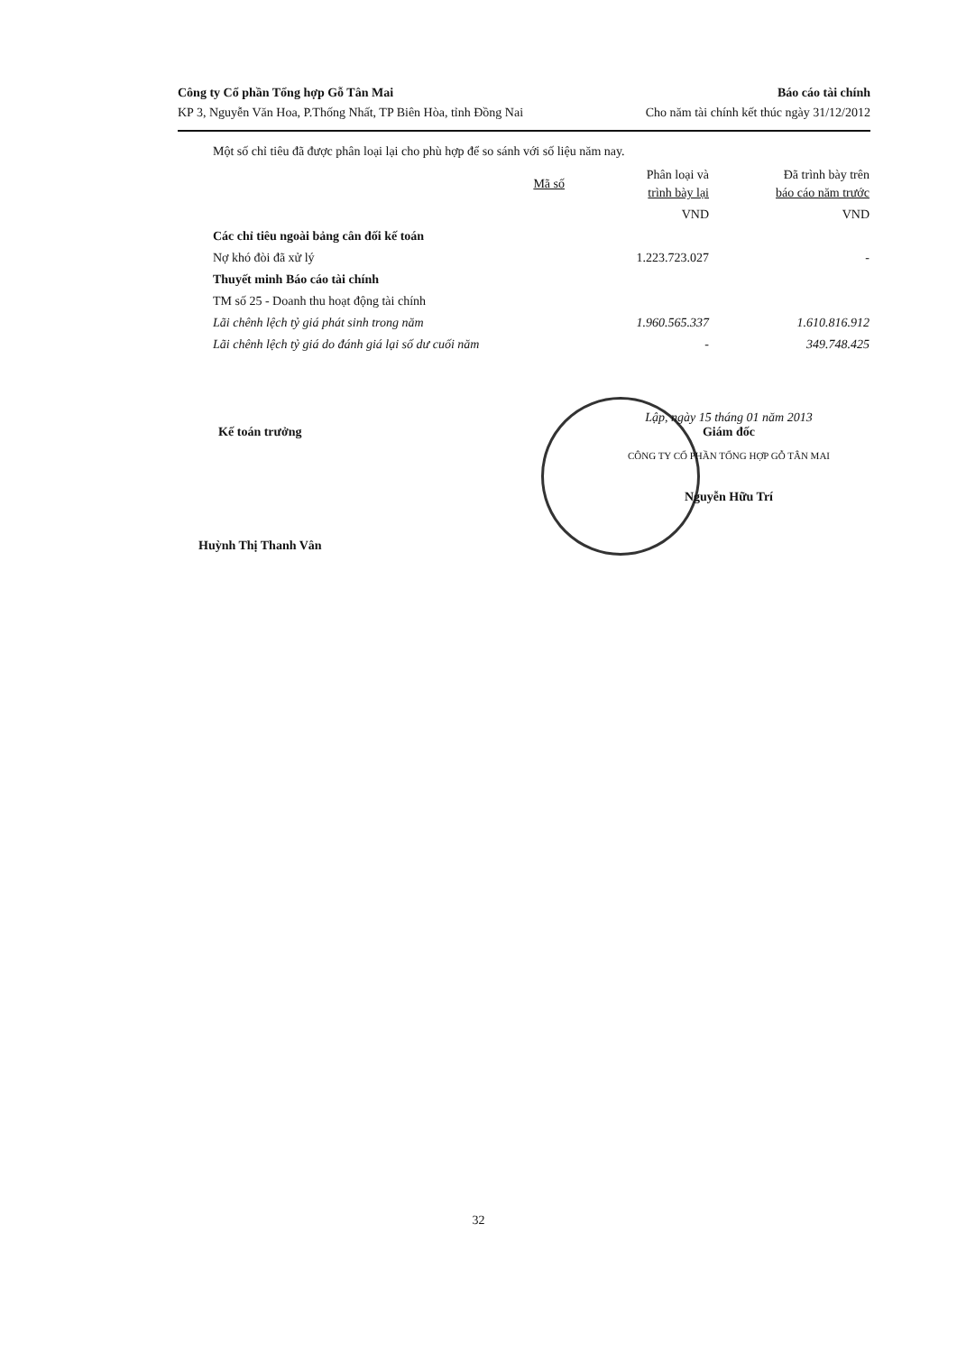Công ty Cổ phần Tổng hợp Gỗ Tân Mai Báo cáo tài chính
KP 3, Nguyễn Văn Hoa, P.Thống Nhất, TP Biên Hòa, tỉnh Đồng Nai Cho năm tài chính kết thúc ngày 31/12/2012
Một số chỉ tiêu đã được phân loại lại cho phù hợp để so sánh với số liệu năm nay.
| | Mã số | Phân loại và trình bày lại | Đã trình bày trên báo cáo năm trước |
| --- | --- | --- | --- |
| | | VND | VND |
| Các chỉ tiêu ngoài bảng cân đối kế toán | | | |
| Nợ khó đòi đã xử lý | | 1.223.723.027 | - |
| Thuyết minh Báo cáo tài chính | | | |
| TM số 25 - Doanh thu hoạt động tài chính | | | |
| Lãi chênh lệch tỷ giá phát sinh trong năm | | 1.960.565.337 | 1.610.816.912 |
| Lãi chênh lệch tỷ giá do đánh giá lại số dư cuối năm | | - | 349.748.425 |
Kế toán trưởng
Huỳnh Thị Thanh Vân
Lập, ngày 15 tháng 01 năm 2013
Giám đốc
CÔNG TY CỔ PHẦN TỔNG HỢP GỖ TÂN MAI
Nguyễn Hữu Trí
32